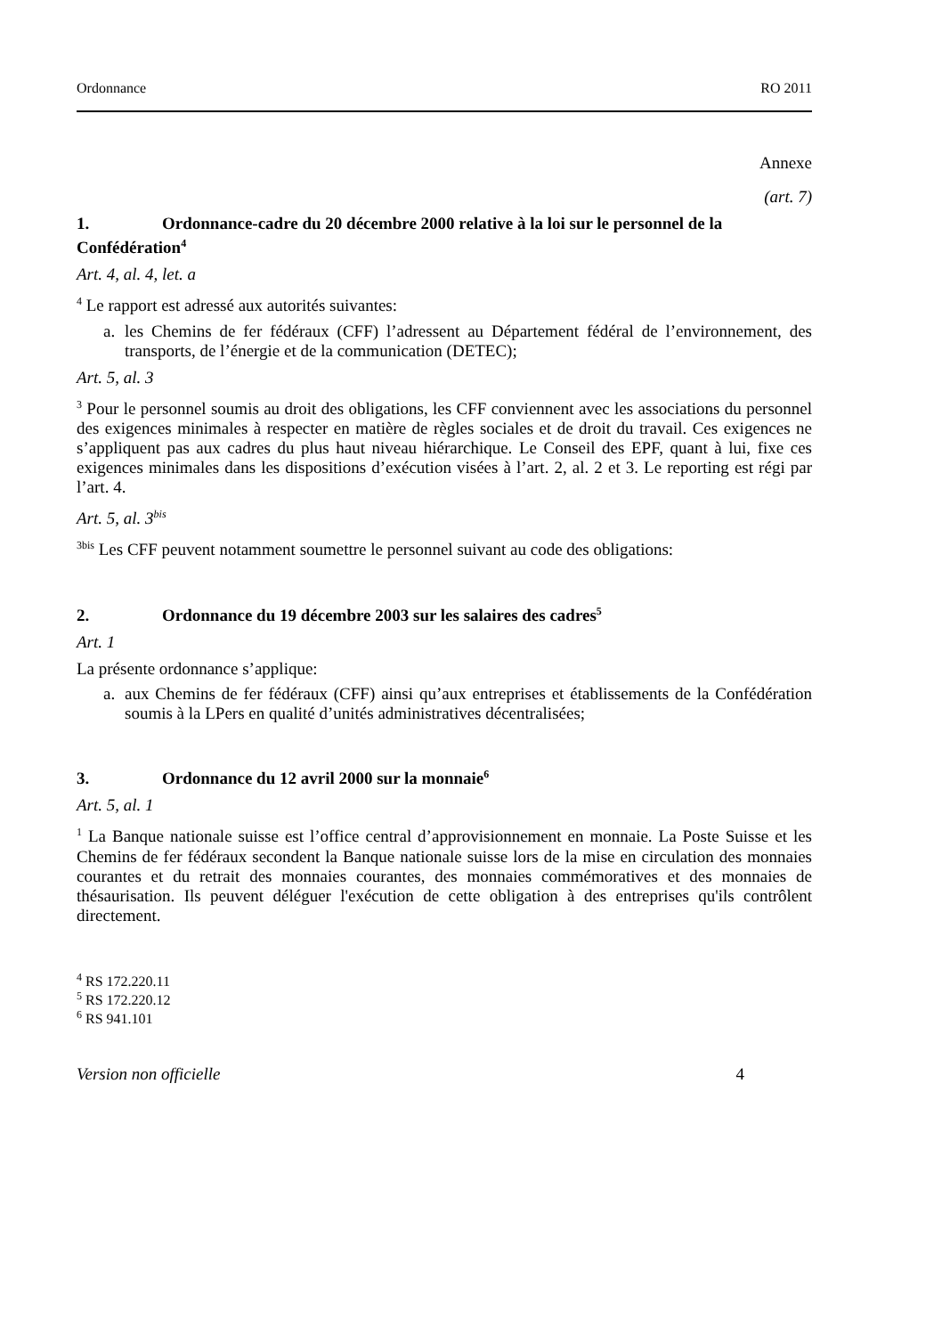Ordonnance RO 2011
Annexe
(art. 7)
1. Ordonnance-cadre du 20 décembre 2000 relative à la loi sur le personnel de la Confédération<sup>4</sup>
Art. 4, al. 4, let. a
<sup>4</sup> Le rapport est adressé aux autorités suivantes:
a. les Chemins de fer fédéraux (CFF) l’adressent au Département fédéral de l’environnement, des transports, de l’énergie et de la communication (DETEC);
Art. 5, al. 3
<sup>3</sup> Pour le personnel soumis au droit des obligations, les CFF conviennent avec les associations du personnel des exigences minimales à respecter en matière de règles sociales et de droit du travail. Ces exigences ne s’appliquent pas aux cadres du plus haut niveau hiérarchique. Le Conseil des EPF, quant à lui, fixe ces exigences minimales dans les dispositions d’exécution visées à l’art. 2, al. 2 et 3. Le reporting est régi par l’art. 4.
Art. 5, al. 3<sup>bis</sup>
<sup>3bis</sup> Les CFF peuvent notamment soumettre le personnel suivant au code des obligations:
2. Ordonnance du 19 décembre 2003 sur les salaires des cadres<sup>5</sup>
Art. 1
La présente ordonnance s’applique:
a. aux Chemins de fer fédéraux (CFF) ainsi qu’aux entreprises et établissements de la Confédération soumis à la LPers en qualité d’unités administratives décentralisées;
3. Ordonnance du 12 avril 2000 sur la monnaie<sup>6</sup>
Art. 5, al. 1
<sup>1</sup> La Banque nationale suisse est l’office central d’approvisionnement en monnaie. La Poste Suisse et les Chemins de fer fédéraux secondent la Banque nationale suisse lors de la mise en circulation des monnaies courantes et du retrait des monnaies courantes, des monnaies commémoratives et des monnaies de thésaurisation. Ils peuvent déléguer l'exécution de cette obligation à des entreprises qu'ils contrôlent directement.
<sup>4</sup> RS 172.220.11
<sup>5</sup> RS 172.220.12
<sup>6</sup> RS 941.101
Version non officielle 4